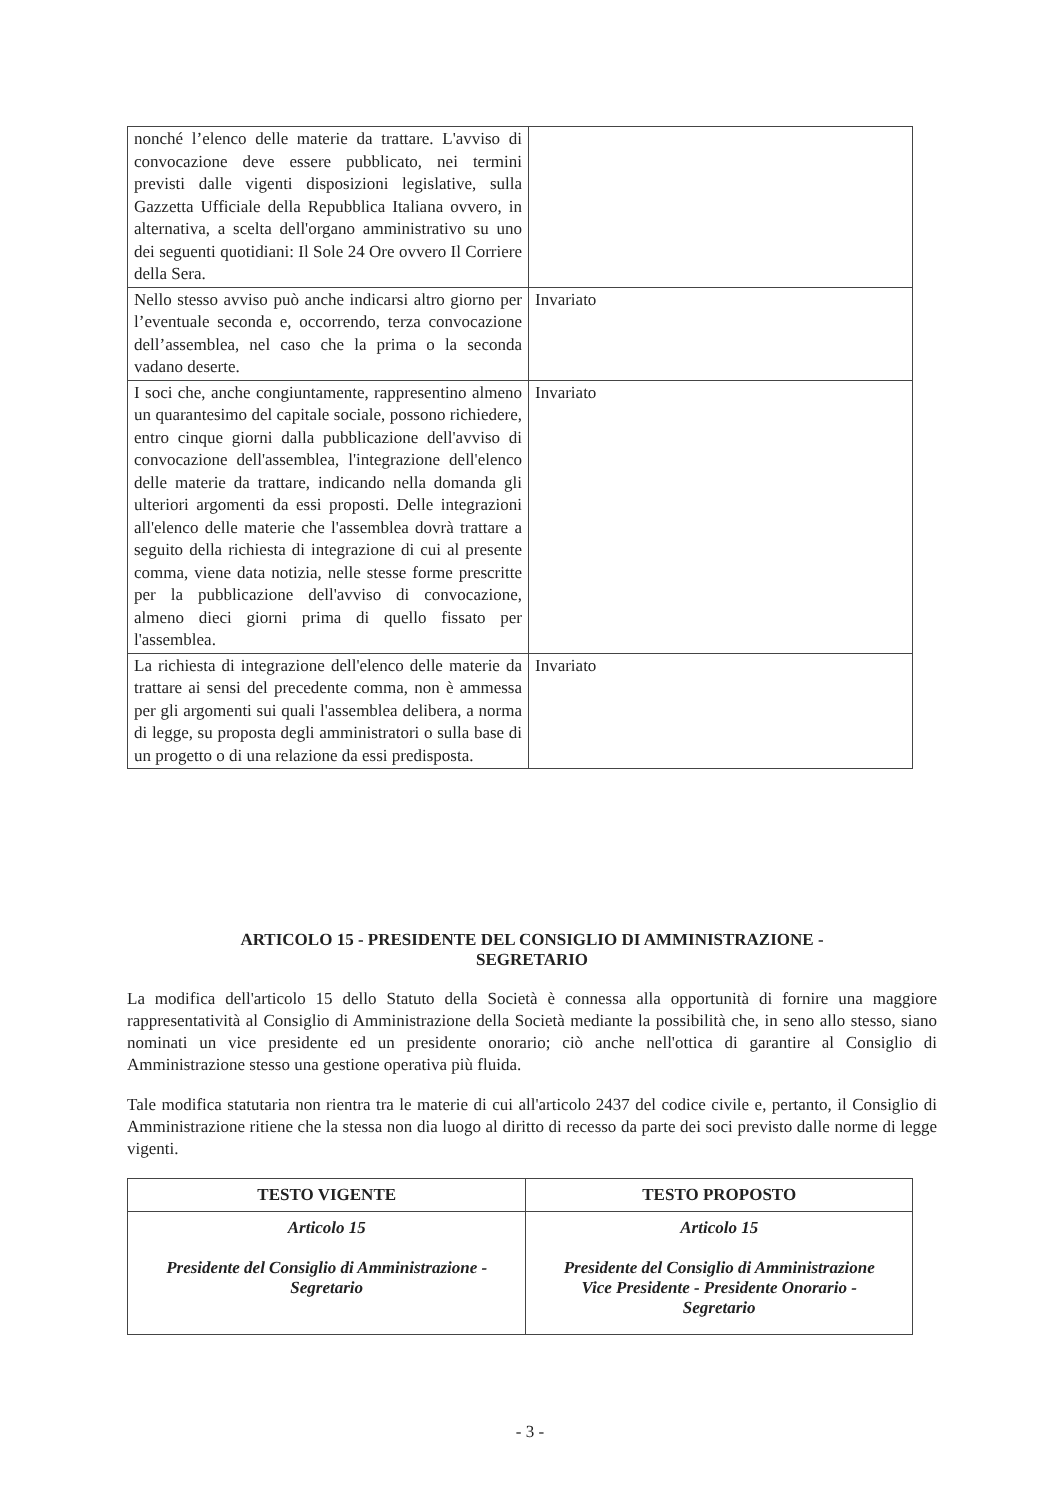| nonché l’elenco delle materie da trattare. L'avviso di convocazione deve essere pubblicato, nei termini previsti dalle vigenti disposizioni legislative, sulla Gazzetta Ufficiale della Repubblica Italiana ovvero, in alternativa, a scelta dell'organo amministrativo su uno dei seguenti quotidiani: Il Sole 24 Ore ovvero Il Corriere della Sera. | |
| Nello stesso avviso può anche indicarsi altro giorno per l’eventuale seconda e, occorrendo, terza convocazione dell’assemblea, nel caso che la prima o la seconda vadano deserte. | Invariato |
| I soci che, anche congiuntamente, rappresentino almeno un quarantesimo del capitale sociale, possono richiedere, entro cinque giorni dalla pubblicazione dell'avviso di convocazione dell'assemblea, l'integrazione dell'elenco delle materie da trattare, indicando nella domanda gli ulteriori argomenti da essi proposti. Delle integrazioni all'elenco delle materie che l'assemblea dovrà trattare a seguito della richiesta di integrazione di cui al presente comma, viene data notizia, nelle stesse forme prescritte per la pubblicazione dell'avviso di convocazione, almeno dieci giorni prima di quello fissato per l'assemblea. | Invariato |
| La richiesta di integrazione dell'elenco delle materie da trattare ai sensi del precedente comma, non è ammessa per gli argomenti sui quali l'assemblea delibera, a norma di legge, su proposta degli amministratori o sulla base di un progetto o di una relazione da essi predisposta. | Invariato |
ARTICOLO 15 - PRESIDENTE DEL CONSIGLIO DI AMMINISTRAZIONE -
SEGRETARIO
La modifica dell'articolo 15 dello Statuto della Società è connessa alla opportunità di fornire una maggiore rappresentatività al Consiglio di Amministrazione della Società mediante la possibilità che, in seno allo stesso, siano nominati un vice presidente ed un presidente onorario; ciò anche nell'ottica di garantire al Consiglio di Amministrazione stesso una gestione operativa più fluida.
Tale modifica statutaria non rientra tra le materie di cui all'articolo 2437 del codice civile e, pertanto, il Consiglio di Amministrazione ritiene che la stessa non dia luogo al diritto di recesso da parte dei soci previsto dalle norme di legge vigenti.
| TESTO VIGENTE | TESTO PROPOSTO |
| --- | --- |
| Articolo 15 Presidente del Consiglio di Amministrazione - Segretario | Articolo 15 Presidente del Consiglio di Amministrazione Vice Presidente - Presidente Onorario - Segretario |
- 3 -